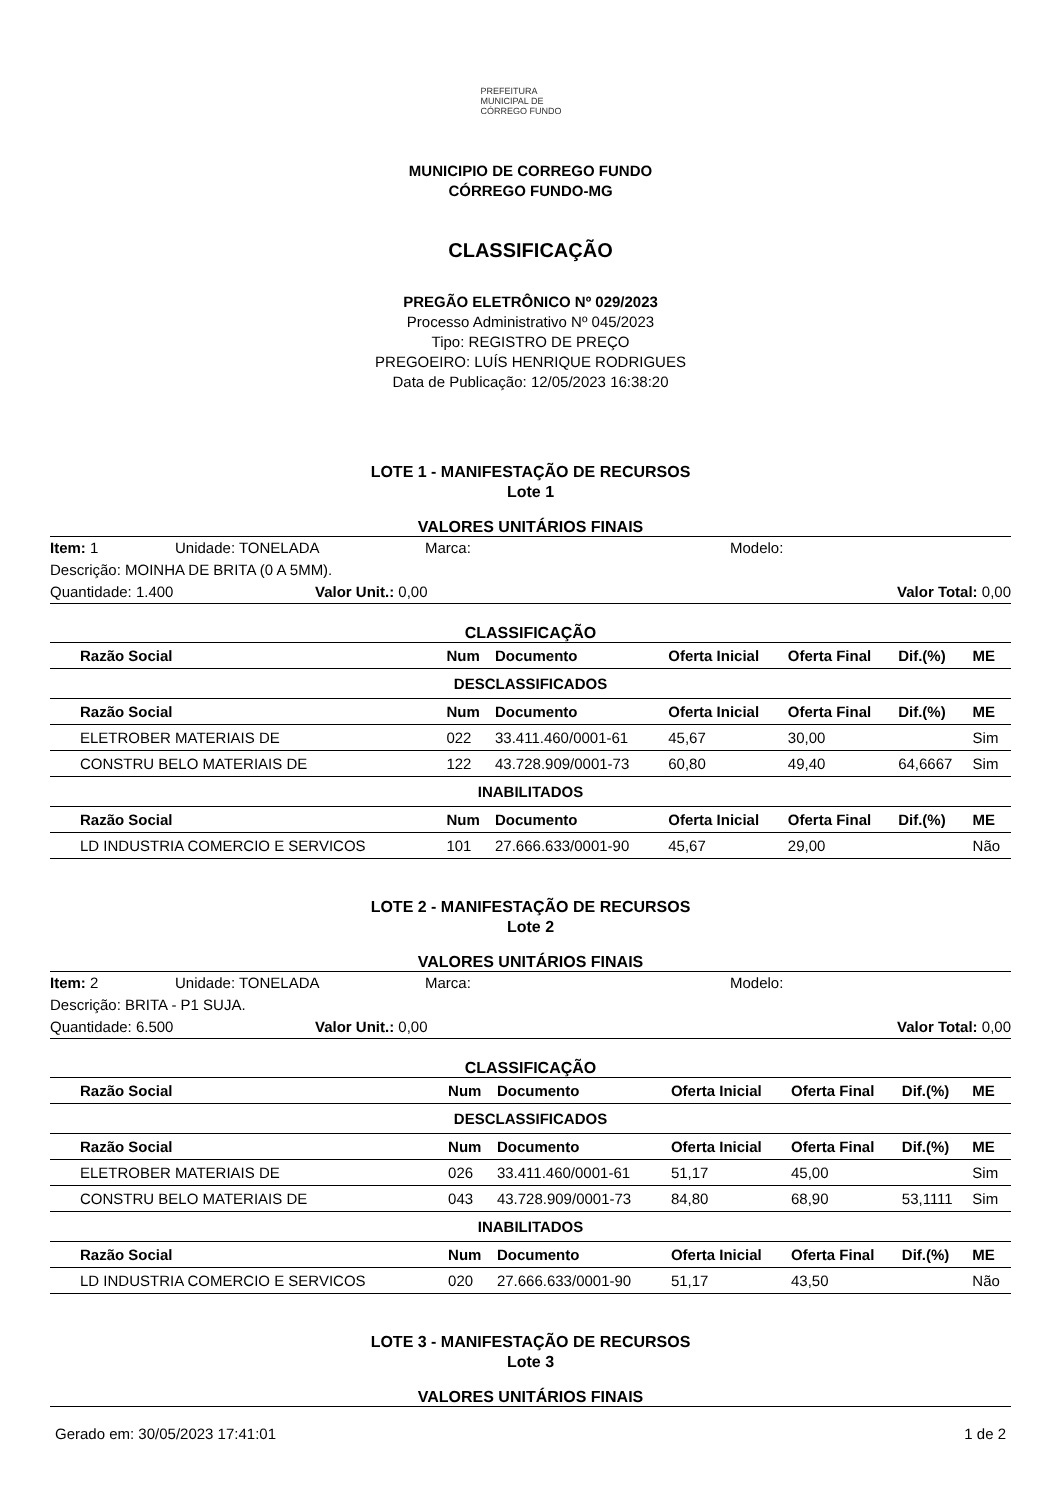PREFEITURA MUNICIPAL DE CÓRREGO FUNDO
MUNICIPIO DE CORREGO FUNDO
CÓRREGO FUNDO-MG
CLASSIFICAÇÃO
PREGÃO ELETRÔNICO Nº 029/2023
Processo Administrativo Nº 045/2023
Tipo: REGISTRO DE PREÇO
PREGOEIRO: LUÍS HENRIQUE RODRIGUES
Data de Publicação: 12/05/2023 16:38:20
LOTE 1 - MANIFESTAÇÃO DE RECURSOS
Lote 1
VALORES UNITÁRIOS FINAIS
Item: 1 Unidade: TONELADA Marca: Modelo:
Descrição: MOINHA DE BRITA (0 A 5MM).
Quantidade: 1.400 Valor Unit.: 0,00 Valor Total: 0,00
CLASSIFICAÇÃO
| Razão Social | Num | Documento | Oferta Inicial | Oferta Final | Dif.(%) | ME |
| --- | --- | --- | --- | --- | --- | --- |
| DESCLASSIFICADOS | | | | | | |
| Razão Social | Num | Documento | Oferta Inicial | Oferta Final | Dif.(%) | ME |
| ELETROBER MATERIAIS DE | 022 | 33.411.460/0001-61 | 45,67 | 30,00 | | Sim |
| CONSTRU BELO MATERIAIS DE | 122 | 43.728.909/0001-73 | 60,80 | 49,40 | 64,6667 | Sim |
| INABILITADOS | | | | | | |
| Razão Social | Num | Documento | Oferta Inicial | Oferta Final | Dif.(%) | ME |
| LD INDUSTRIA COMERCIO E SERVICOS | 101 | 27.666.633/0001-90 | 45,67 | 29,00 | | Não |
LOTE 2 - MANIFESTAÇÃO DE RECURSOS
Lote 2
VALORES UNITÁRIOS FINAIS
Item: 2 Unidade: TONELADA Marca: Modelo:
Descrição: BRITA - P1 SUJA.
Quantidade: 6.500 Valor Unit.: 0,00 Valor Total: 0,00
CLASSIFICAÇÃO
| Razão Social | Num | Documento | Oferta Inicial | Oferta Final | Dif.(%) | ME |
| --- | --- | --- | --- | --- | --- | --- |
| DESCLASSIFICADOS | | | | | | |
| Razão Social | Num | Documento | Oferta Inicial | Oferta Final | Dif.(%) | ME |
| ELETROBER MATERIAIS DE | 026 | 33.411.460/0001-61 | 51,17 | 45,00 | | Sim |
| CONSTRU BELO MATERIAIS DE | 043 | 43.728.909/0001-73 | 84,80 | 68,90 | 53,1111 | Sim |
| INABILITADOS | | | | | | |
| Razão Social | Num | Documento | Oferta Inicial | Oferta Final | Dif.(%) | ME |
| LD INDUSTRIA COMERCIO E SERVICOS | 020 | 27.666.633/0001-90 | 51,17 | 43,50 | | Não |
LOTE 3 - MANIFESTAÇÃO DE RECURSOS
Lote 3
VALORES UNITÁRIOS FINAIS
Gerado em: 30/05/2023 17:41:01 1 de 2